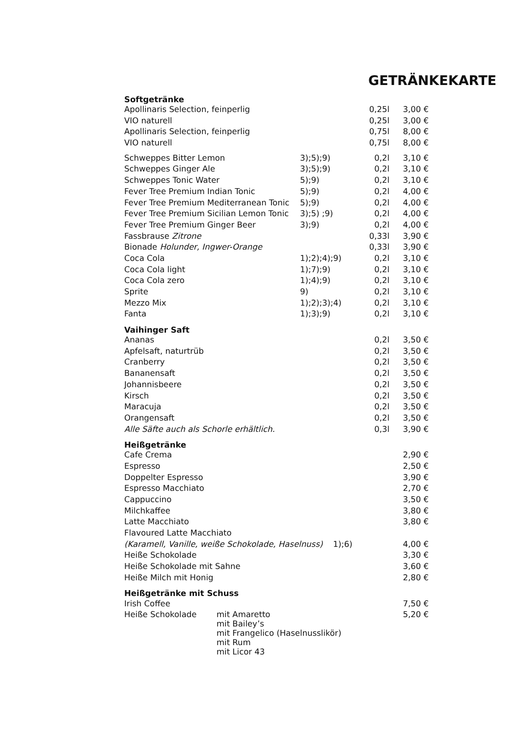GETRÄNKEKARTE
| Softgetränke | | | |
| --- | --- | --- | --- |
| Apollinaris Selection, feinperlig | | 0,25l | 3,00 € |
| VIO naturell | | 0,25l | 3,00 € |
| Apollinaris Selection, feinperlig | | 0,75l | 8,00 € |
| VIO naturell | | 0,75l | 8,00 € |
| Schweppes Bitter Lemon | 3);5);9) | 0,2l | 3,10 € |
| Schweppes Ginger Ale | 3);5);9) | 0,2l | 3,10 € |
| Schweppes Tonic Water | 5);9) | 0,2l | 3,10 € |
| Fever Tree Premium Indian Tonic | 5);9) | 0,2l | 4,00 € |
| Fever Tree Premium Mediterranean Tonic | 5);9) | 0,2l | 4,00 € |
| Fever Tree Premium Sicilian Lemon Tonic | 3);5) ;9) | 0,2l | 4,00 € |
| Fever Tree Premium Ginger Beer | 3);9) | 0,2l | 4,00 € |
| Fassbrause Zitrone | | 0,33l | 3,90 € |
| Bionade Holunder, Ingwer-Orange | | 0,33l | 3,90 € |
| Coca Cola | 1);2);4);9) | 0,2l | 3,10 € |
| Coca Cola light | 1);7);9) | 0,2l | 3,10 € |
| Coca Cola zero | 1);4);9) | 0,2l | 3,10 € |
| Sprite | 9) | 0,2l | 3,10 € |
| Mezzo Mix | 1);2);3);4) | 0,2l | 3,10 € |
| Fanta | 1);3);9) | 0,2l | 3,10 € |
| Vaihinger Saft | | | |
| --- | --- | --- | --- |
| Ananas | | 0,2l | 3,50 € |
| Apfelsaft, naturtrüb | | 0,2l | 3,50 € |
| Cranberry | | 0,2l | 3,50 € |
| Bananensaft | | 0,2l | 3,50 € |
| Johannisbeere | | 0,2l | 3,50 € |
| Kirsch | | 0,2l | 3,50 € |
| Maracuja | | 0,2l | 3,50 € |
| Orangensaft | | 0,2l | 3,50 € |
| Alle Säfte auch als Schorle erhältlich. | | 0,3l | 3,90 € |
| Heißgetränke | | | |
| --- | --- | --- | --- |
| Cafe Crema | | | 2,90 € |
| Espresso | | | 2,50 € |
| Doppelter Espresso | | | 3,90 € |
| Espresso Macchiato | | | 2,70 € |
| Cappuccino | | | 3,50 € |
| Milchkaffee | | | 3,80 € |
| Latte Macchiato | | | 3,80 € |
| Flavoured Latte Macchiato | | | |
| (Karamell, Vanille, weiße Schokolade, Haselnuss) 1);6) | | | 4,00 € |
| Heiße Schokolade | | | 3,30 € |
| Heiße Schokolade mit Sahne | | | 3,60 € |
| Heiße Milch mit Honig | | | 2,80 € |
| Heißgetränke mit Schuss | |
| --- | --- |
| Irish Coffee | 7,50 € |
| Heiße Schokolade mit Amaretto mit Bailey’s mit Frangelico (Haselnusslikör) mit Rum mit Licor 43 | 5,20 € |